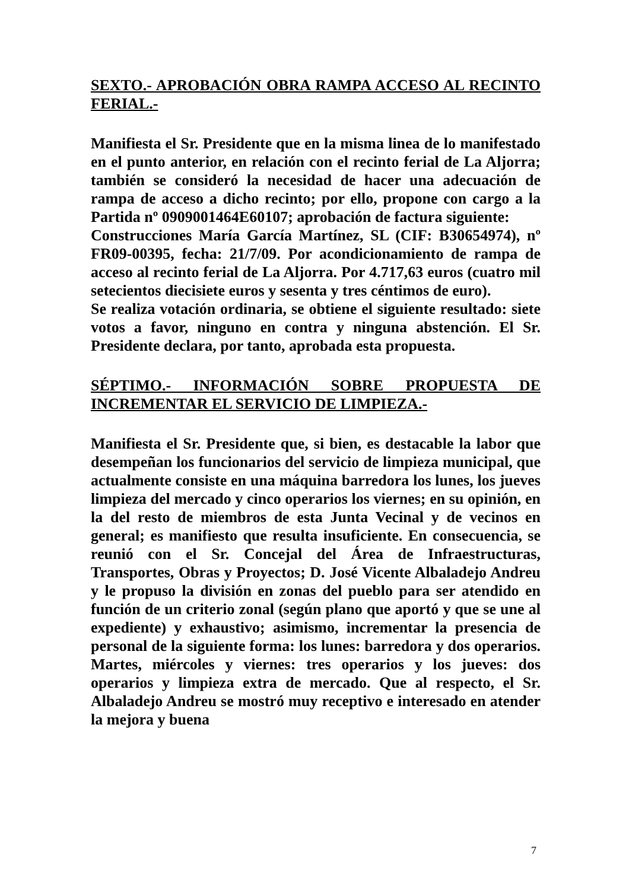SEXTO.- APROBACIÓN OBRA RAMPA ACCESO AL RECINTO FERIAL.-
Manifiesta el Sr. Presidente que en la misma linea de lo manifestado en el punto anterior, en relación con el recinto ferial de La Aljorra; también se consideró la necesidad de hacer una adecuación de rampa de acceso a dicho recinto; por ello, propone con cargo a la Partida nº 0909001464E60107; aprobación de factura siguiente:
Construcciones María García Martínez, SL (CIF: B30654974), nº FR09-00395, fecha: 21/7/09. Por acondicionamiento de rampa de acceso al recinto ferial de La Aljorra. Por 4.717,63 euros (cuatro mil setecientos diecisiete euros y sesenta y tres céntimos de euro).
Se realiza votación ordinaria, se obtiene el siguiente resultado: siete votos a favor, ninguno en contra y ninguna abstención. El Sr. Presidente declara, por tanto, aprobada esta propuesta.
SÉPTIMO.- INFORMACIÓN SOBRE PROPUESTA DE INCREMENTAR EL SERVICIO DE LIMPIEZA.-
Manifiesta el Sr. Presidente que, si bien, es destacable la labor que desempeñan los funcionarios del servicio de limpieza municipal, que actualmente consiste en una máquina barredora los lunes, los jueves limpieza del mercado y cinco operarios los viernes; en su opinión, en la del resto de miembros de esta Junta Vecinal y de vecinos en general; es manifiesto que resulta insuficiente. En consecuencia, se reunió con el Sr. Concejal del Área de Infraestructuras, Transportes, Obras y Proyectos; D. José Vicente Albaladejo Andreu y le propuso la división en zonas del pueblo para ser atendido en función de un criterio zonal (según plano que aportó y que se une al expediente) y exhaustivo; asimismo, incrementar la presencia de personal de la siguiente forma: los lunes: barredora y dos operarios. Martes, miércoles y viernes: tres operarios y los jueves: dos operarios y limpieza extra de mercado. Que al respecto, el Sr. Albaladejo Andreu se mostró muy receptivo e interesado en atender la mejora y buena
7